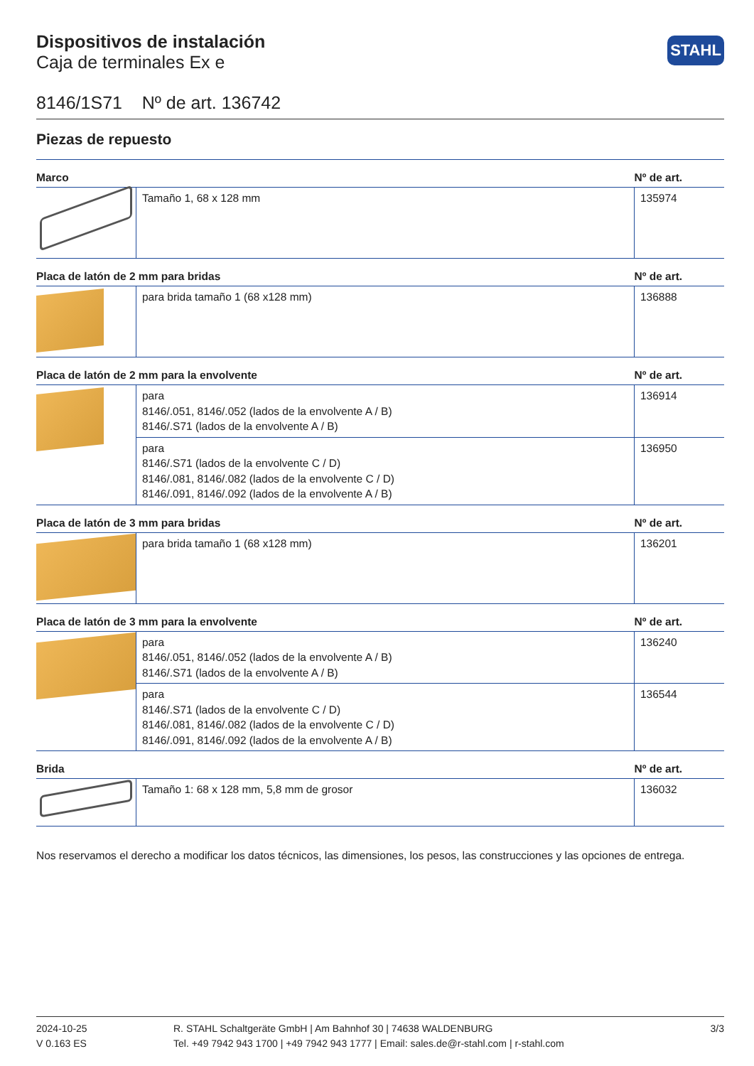STAHL
Dispositivos de instalación
Caja de terminales Ex e
8146/1S71 Nº de art. 136742
Piezas de repuesto
| Marco | | Nº de art. |
| --- | --- | --- |
| | Tamaño 1, 68 x 128 mm | 135974 |
| Placa de latón de 2 mm para bridas | | Nº de art. |
| | para brida tamaño 1 (68 x128 mm) | 136888 |
| Placa de latón de 2 mm para la envolvente | | Nº de art. |
| | para 8146/.051, 8146/.052 (lados de la envolvente A / B) 8146/.S71 (lados de la envolvente A / B) | 136914 |
| | para 8146/.S71 (lados de la envolvente C / D) 8146/.081, 8146/.082 (lados de la envolvente C / D) 8146/.091, 8146/.092 (lados de la envolvente A / B) | 136950 |
| Placa de latón de 3 mm para bridas | | Nº de art. |
| | para brida tamaño 1 (68 x128 mm) | 136201 |
| Placa de latón de 3 mm para la envolvente | | Nº de art. |
| | para 8146/.051, 8146/.052 (lados de la envolvente A / B) 8146/.S71 (lados de la envolvente A / B) | 136240 |
| | para 8146/.S71 (lados de la envolvente C / D) 8146/.081, 8146/.082 (lados de la envolvente C / D) 8146/.091, 8146/.092 (lados de la envolvente A / B) | 136544 |
| Brida | | Nº de art. |
| | Tamaño 1: 68 x 128 mm, 5,8 mm de grosor | 136032 |
Nos reservamos el derecho a modificar los datos técnicos, las dimensiones, los pesos, las construcciones y las opciones de entrega.
2024-10-25
V 0.163 ES
R. STAHL Schaltgeräte GmbH | Am Bahnhof 30 | 74638 WALDENBURG
Tel. +49 7942 943 1700 | +49 7942 943 1777 | Email: sales.de@r-stahl.com | r-stahl.com
3/3